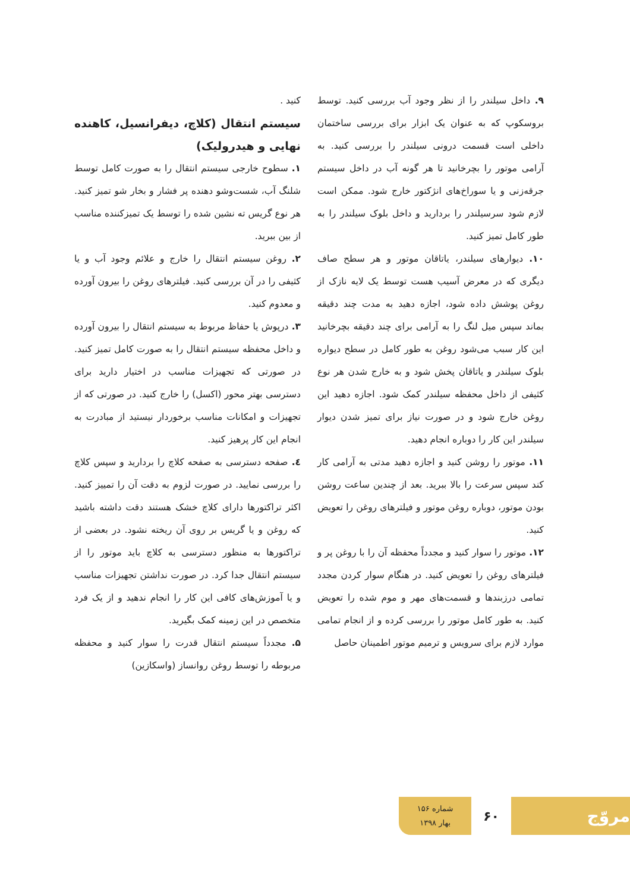۹. داخل سیلندر را از نظر وجود آب بررسی کنید. توسط بروسکوپ که به عنوان یک ابزار برای بررسی ساختمان داخلی است قسمت درونی سیلندر را بررسی کنید. به آرامی موتور را بچرخانید تا هر گونه آب در داخل سیستم جرقه‌زنی و یا سوراخ‌های انژکتور خارج شود. ممکن است لازم شود سرسیلندر را بردارید و داخل بلوک سیلندر را به طور کامل تمیز کنید.
۱۰. دیوارهای سیلندر، یاتاقان موتور و هر سطح صاف دیگری که در معرض آسیب هست توسط یک لایه نازک از روغن پوشش داده شود، اجازه دهید به مدت چند دقیقه بماند سپس میل لنگ را به آرامی برای چند دقیقه بچرخانید این کار سبب می‌شود روغن به طور کامل در سطح دیواره بلوک سیلندر و یاتاقان پخش شود و به خارج شدن هر نوع کثیفی از داخل محفظه سیلندر کمک شود. اجازه دهید این روغن خارج شود و در صورت نیاز برای تمیز شدن دیوار سیلندر این کار را دوباره انجام دهید.
۱۱. موتور را روشن کنید و اجازه دهید مدتی به آرامی کار کند سپس سرعت را بالا ببرید. بعد از چندین ساعت روشن بودن موتور، دوباره روغن موتور و فیلترهای روغن را تعویض کنید.
۱۲. موتور را سوار کنید و مجدداً محفظه آن را با روغن پر و فیلترهای روغن را تعویض کنید. در هنگام سوار کردن مجدد تمامی درزبندها و قسمت‌های مهر و موم شده را تعویض کنید. به طور کامل موتور را بررسی کرده و از انجام تمامی موارد لازم برای سرویس و ترمیم موتور اطمینان حاصل
کنید .
سیستم انتقال (کلاچ، دیفرانسیل، کاهنده نهایی و هیدرولیک)
۱. سطوح خارجی سیستم انتقال را به صورت کامل توسط شلنگ آب، شست‌وشو دهنده پر فشار و بخار شو تمیز کنید. هر نوع گریس ته نشین شده را توسط یک تمیزکننده مناسب از بین ببرید.
۲. روغن سیستم انتقال را خارج و علائم وجود آب و یا کثیفی را در آن بررسی کنید. فیلترهای روغن را بیرون آورده و معدوم کنید.
۳. درپوش یا حفاظ مربوط به سیستم انتقال را بیرون آورده و داخل محفظه سیستم انتقال را به صورت کامل تمیز کنید. در صورتی که تجهیزات مناسب در اختیار دارید برای دسترسی بهتر محور (اکسل) را خارج کنید. در صورتی که از تجهیزات و امکانات مناسب برخوردار نیستید از مبادرت به انجام این کار پرهیز کنید.
٤. صفحه دسترسی به صفحه کلاچ را بردارید و سپس کلاچ را بررسی نمایید. در صورت لزوم به دقت آن را تمییز کنید. اکثر تراکتورها دارای کلاچ خشک هستند دقت داشته باشید که روغن و یا گریس بر روی آن ریخته نشود. در بعضی از تراکتورها به منظور دسترسی به کلاچ باید موتور را از سیستم انتقال جدا کرد. در صورت نداشتن تجهیزات مناسب و یا آموزش‌های کافی این کار را انجام ندهید و از یک فرد متخصص در این زمینه کمک بگیرید.
۵. مجدداً سیستم انتقال قدرت را سوار کنید و محفظه مربوطه را توسط روغن روانساز (واسکازین)
مروّج
۶۰
شماره ۱۵۶
بهار ۱۳۹۸